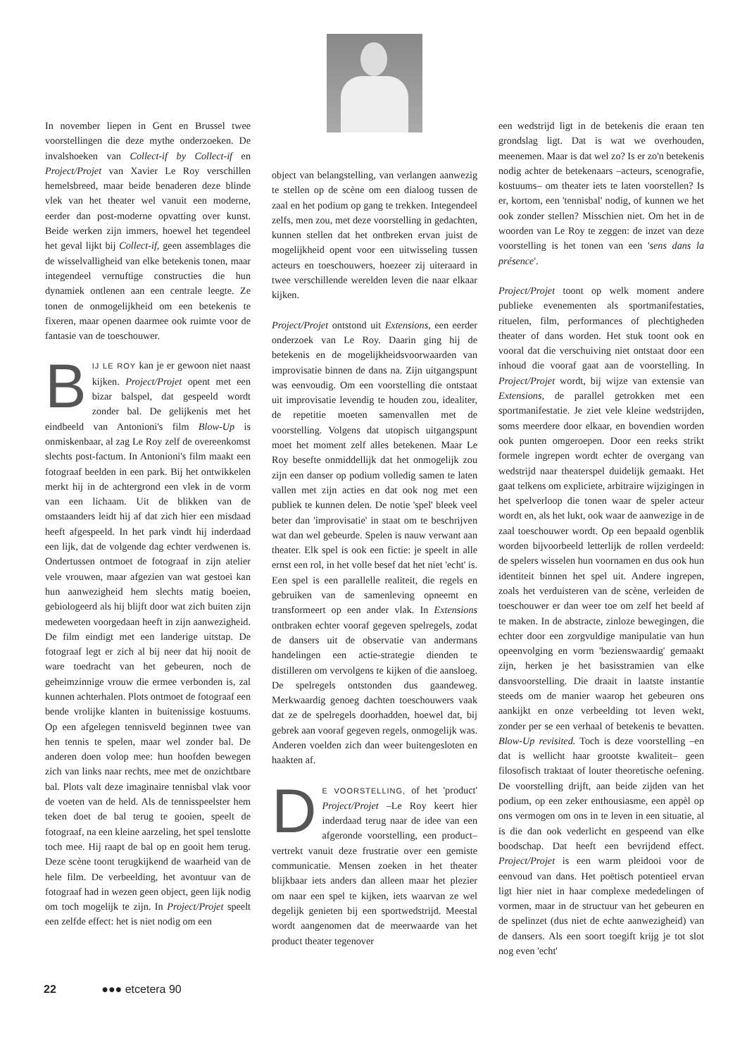In november liepen in Gent en Brussel twee voorstellingen die deze mythe onderzoeken. De invalshoeken van Collect-if by Collect-if en Project/Projet van Xavier Le Roy verschillen hemelsbreed, maar beide benaderen deze blinde vlek van het theater wel vanuit een moderne, eerder dan post-moderne opvatting over kunst. Beide werken zijn immers, hoewel het tegendeel het geval lijkt bij Collect-if, geen assemblages die de wisselvalligheid van elke betekenis tonen, maar integendeel vernuftige constructies die hun dynamiek ontlenen aan een centrale leegte. Ze tonen de onmogelijkheid om een betekenis te fixeren, maar openen daarmee ook ruimte voor de fantasie van de toeschouwer.
BIJ LE ROY kan je er gewoon niet naast kijken. Project/Projet opent met een bizar balspel, dat gespeeld wordt zonder bal. De gelijkenis met het eindbeeld van Antonioni's film Blow-Up is onmiskenbaar, al zag Le Roy zelf de overeenkomst slechts post-factum. In Antonioni's film maakt een fotograaf beelden in een park. Bij het ontwikkelen merkt hij in de achtergrond een vlek in de vorm van een lichaam. Uit de blikken van de omstaanders leidt hij af dat zich hier een misdaad heeft afgespeeld. In het park vindt hij inderdaad een lijk, dat de volgende dag echter verdwenen is. Ondertussen ontmoet de fotograaf in zijn atelier vele vrouwen, maar afgezien van wat gestoei kan hun aanwezigheid hem slechts matig boeien, gebiologeerd als hij blijft door wat zich buiten zijn medeweten voorgedaan heeft in zijn aanwezigheid. De film eindigt met een landerige uitstap. De fotograaf legt er zich al bij neer dat hij nooit de ware toedracht van het gebeuren, noch de geheimzinnige vrouw die ermee verbonden is, zal kunnen achterhalen. Plots ontmoet de fotograaf een bende vrolijke klanten in buitenissige kostuums. Op een afgelegen tennisveld beginnen twee van hen tennis te spelen, maar wel zonder bal. De anderen doen volop mee: hun hoofden bewegen zich van links naar rechts, mee met de onzichtbare bal. Plots valt deze imaginaire tennisbal vlak voor de voeten van de held. Als de tennisspeelster hem teken doet de bal terug te gooien, speelt de fotograaf, na een kleine aarzeling, het spel tenslotte toch mee. Hij raapt de bal op en gooit hem terug. Deze scène toont terugkijkend de waarheid van de hele film. De verbeelding, het avontuur van de fotograaf had in wezen geen object, geen lijk nodig om toch mogelijk te zijn. In Project/Projet speelt een zelfde effect: het is niet nodig om een
object van belangstelling, van verlangen aanwezig te stellen op de scène om een dialoog tussen de zaal en het podium op gang te trekken. Integendeel zelfs, men zou, met deze voorstelling in gedachten, kunnen stellen dat het ontbreken ervan juist de mogelijkheid opent voor een uitwisseling tussen acteurs en toeschouwers, hoezeer zij uiteraard in twee verschillende werelden leven die naar elkaar kijken.
Project/Projet ontstond uit Extensions, een eerder onderzoek van Le Roy. Daarin ging hij de betekenis en de mogelijkheidsvoorwaarden van improvisatie binnen de dans na. Zijn uitgangspunt was eenvoudig. Om een voorstelling die ontstaat uit improvisatie levendig te houden zou, idealiter, de repetitie moeten samenvallen met de voorstelling. Volgens dat utopisch uitgangspunt moet het moment zelf alles betekenen. Maar Le Roy besefte onmiddellijk dat het onmogelijk zou zijn een danser op podium volledig samen te laten vallen met zijn acties en dat ook nog met een publiek te kunnen delen. De notie 'spel' bleek veel beter dan 'improvisatie' in staat om te beschrijven wat dan wel gebeurde. Spelen is nauw verwant aan theater. Elk spel is ook een fictie: je speelt in alle ernst een rol, in het volle besef dat het niet 'echt' is. Een spel is een parallelle realiteit, die regels en gebruiken van de samenleving opneemt en transformeert op een ander vlak. In Extensions ontbraken echter vooraf gegeven spelregels, zodat de dansers uit de observatie van andermans handelingen een actie-strategie dienden te distilleren om vervolgens te kijken of die aansloeg. De spelregels ontstonden dus gaandeweg. Merkwaardig genoeg dachten toeschouwers vaak dat ze de spelregels doorhadden, hoewel dat, bij gebrek aan vooraf gegeven regels, onmogelijk was. Anderen voelden zich dan weer buitengesloten en haakten af.
DE VOORSTELLING, of het 'product' Project/Projet –Le Roy keert hier inderdaad terug naar de idee van een afgeronde voorstelling, een product– vertrekt vanuit deze frustratie over een gemiste communicatie. Mensen zoeken in het theater blijkbaar iets anders dan alleen maar het plezier om naar een spel te kijken, iets waarvan ze wel degelijk genieten bij een sportwedstrijd. Meestal wordt aangenomen dat de meerwaarde van het product theater tegenover
een wedstrijd ligt in de betekenis die eraan ten grondslag ligt. Dat is wat we overhouden, meenemen. Maar is dat wel zo? Is er zo'n betekenis nodig achter de betekenaars –acteurs, scenografie, kostuums– om theater iets te laten voorstellen? Is er, kortom, een 'tennisbal' nodig, of kunnen we het ook zonder stellen? Misschien niet. Om het in de woorden van Le Roy te zeggen: de inzet van deze voorstelling is het tonen van een 'sens dans la présence'.
Project/Projet toont op welk moment andere publieke evenementen als sportmanifestaties, rituelen, film, performances of plechtigheden theater of dans worden. Het stuk toont ook en vooral dat die verschuiving niet ontstaat door een inhoud die vooraf gaat aan de voorstelling. In Project/Projet wordt, bij wijze van extensie van Extensions, de parallel getrokken met een sportmanifestatie. Je ziet vele kleine wedstrijden, soms meerdere door elkaar, en bovendien worden ook punten omgeroepen. Door een reeks strikt formele ingrepen wordt echter de overgang van wedstrijd naar theaterspel duidelijk gemaakt. Het gaat telkens om expliciete, arbitraire wijzigingen in het spelverloop die tonen waar de speler acteur wordt en, als het lukt, ook waar de aanwezige in de zaal toeschouwer wordt. Op een bepaald ogenblik worden bijvoorbeeld letterlijk de rollen verdeeld: de spelers wisselen hun voornamen en dus ook hun identiteit binnen het spel uit. Andere ingrepen, zoals het verduisteren van de scène, verleiden de toeschouwer er dan weer toe om zelf het beeld af te maken. In de abstracte, zinloze bewegingen, die echter door een zorgvuldige manipulatie van hun opeenvolging en vorm 'bezienswaardig' gemaakt zijn, herken je het basisstramien van elke dansvoorstelling. Die draait in laatste instantie steeds om de manier waarop het gebeuren ons aankijkt en onze verbeelding tot leven wekt, zonder per se een verhaal of betekenis te bevatten. Blow-Up revisited. Toch is deze voorstelling –en dat is wellicht haar grootste kwaliteit– geen filosofisch traktaat of louter theoretische oefening. De voorstelling drijft, aan beide zijden van het podium, op een zeker enthousiasme, een appèl op ons vermogen om ons in te leven in een situatie, al is die dan ook vederlicht en gespeend van elke boodschap. Dat heeft een bevrijdend effect. Project/Projet is een warm pleidooi voor de eenvoud van dans. Het poëtisch potentieel ervan ligt hier niet in haar complexe mededelingen of vormen, maar in de structuur van het gebeuren en de spelinzet (dus niet de echte aanwezigheid) van de dansers. Als een soort toegift krijg je tot slot nog even 'echt'
22 ●●● etcetera 90